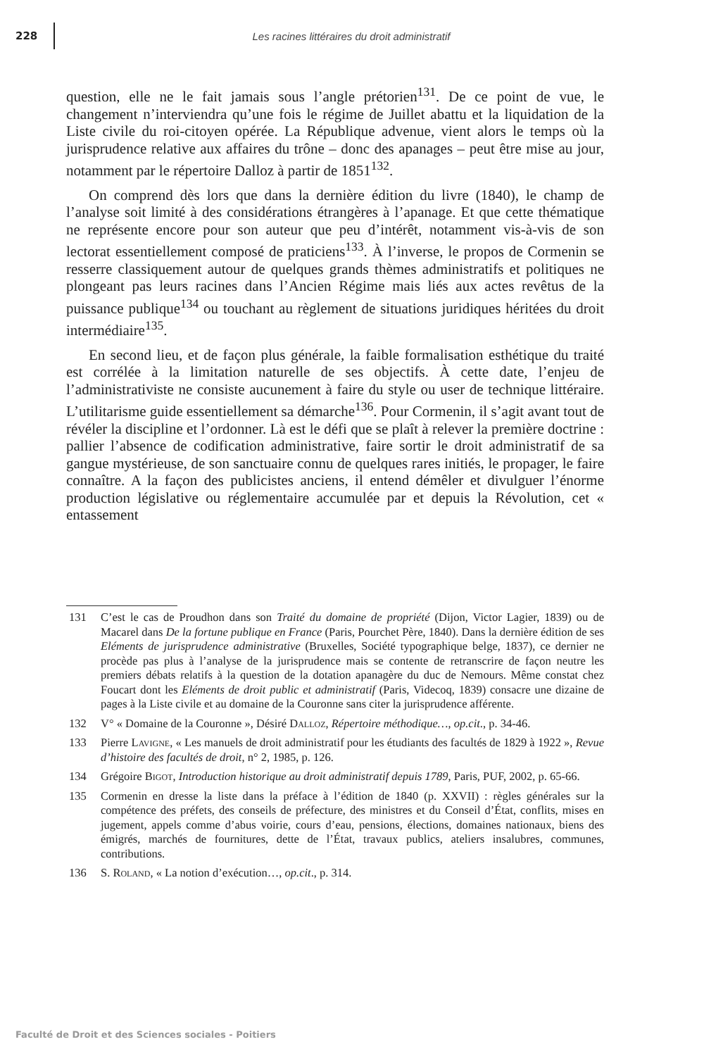228 Les racines littéraires du droit administratif
question, elle ne le fait jamais sous l’angle prétorien<sup>131</sup>. De ce point de vue, le changement n’interviendra qu’une fois le régime de Juillet abattu et la liquidation de la Liste civile du roi-citoyen opérée. La République advenue, vient alors le temps où la jurisprudence relative aux affaires du trône – donc des apanages – peut être mise au jour, notamment par le répertoire Dalloz à partir de 1851<sup>132</sup>.
On comprend dès lors que dans la dernière édition du livre (1840), le champ de l’analyse soit limité à des considérations étrangères à l’apanage. Et que cette thématique ne représente encore pour son auteur que peu d’intérêt, notamment vis-à-vis de son lectorat essentiellement composé de praticiens<sup>133</sup>. À l’inverse, le propos de Cormenin se resserre classiquement autour de quelques grands thèmes administratifs et politiques ne plongeant pas leurs racines dans l’Ancien Régime mais liés aux actes revêtus de la puissance publique<sup>134</sup> ou touchant au règlement de situations juridiques héritées du droit intermédiaire<sup>135</sup>.
En second lieu, et de façon plus générale, la faible formalisation esthétique du traité est corrélée à la limitation naturelle de ses objectifs. À cette date, l’enjeu de l’administrativiste ne consiste aucunement à faire du style ou user de technique littéraire. L’utilitarisme guide essentiellement sa démarche<sup>136</sup>. Pour Cormenin, il s’agit avant tout de révéler la discipline et l’ordonner. Là est le défi que se plaît à relever la première doctrine : pallier l’absence de codification administrative, faire sortir le droit administratif de sa gangue mystérieuse, de son sanctuaire connu de quelques rares initiés, le propager, le faire connaître. A la façon des publicistes anciens, il entend démêler et divulguer l’énorme production législative ou réglementaire accumulée par et depuis la Révolution, cet « entassement
131 C’est le cas de Proudhon dans son Traité du domaine de propriété (Dijon, Victor Lagier, 1839) ou de Macarel dans De la fortune publique en France (Paris, Pourchet Père, 1840). Dans la dernière édition de ses Eléments de jurisprudence administrative (Bruxelles, Société typographique belge, 1837), ce dernier ne procède pas plus à l’analyse de la jurisprudence mais se contente de retranscrire de façon neutre les premiers débats relatifs à la question de la dotation apanagère du duc de Nemours. Même constat chez Foucart dont les Eléments de droit public et administratif (Paris, Videcoq, 1839) consacre une dizaine de pages à la Liste civile et au domaine de la Couronne sans citer la jurisprudence afférente.
132 V° « Domaine de la Couronne », Désiré Dalloz, Répertoire méthodique…, op.cit., p. 34-46.
133 Pierre Lavigne, « Les manuels de droit administratif pour les étudiants des facultés de 1829 à 1922 », Revue d’histoire des facultés de droit, n° 2, 1985, p. 126.
134 Grégoire Bigot, Introduction historique au droit administratif depuis 1789, Paris, PUF, 2002, p. 65-66.
135 Cormenin en dresse la liste dans la préface à l’édition de 1840 (p. XXVII) : règles générales sur la compétence des préfets, des conseils de préfecture, des ministres et du Conseil d’État, conflits, mises en jugement, appels comme d’abus voirie, cours d’eau, pensions, élections, domaines nationaux, biens des émigrés, marchés de fournitures, dette de l’État, travaux publics, ateliers insalubres, communes, contributions.
136 S. Roland, « La notion d’exécution…, op.cit., p. 314.
Faculté de Droit et des Sciences sociales - Poitiers